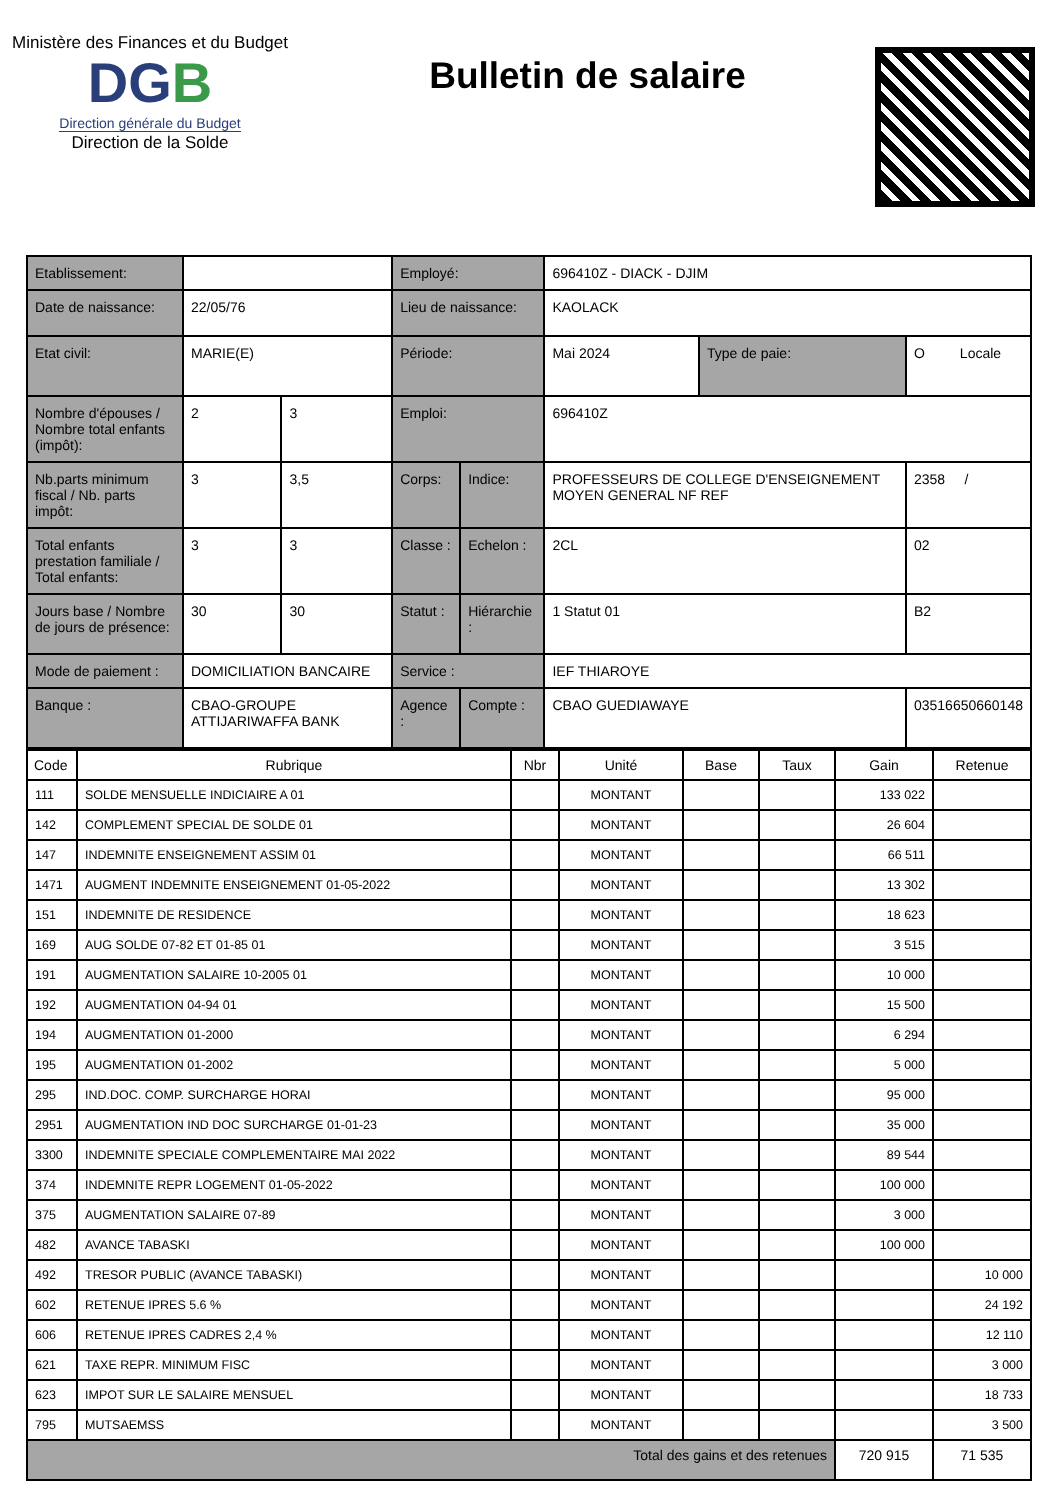Ministère des Finances et du Budget
DGB
Direction générale du Budget
Direction de la Solde
Bulletin de salaire
| Etablissement: | | | Employé: | | 696410Z - DIACK - DJIM | | |
| Date de naissance: | 22/05/76 | | Lieu de naissance: | | KAOLACK | | |
| Etat civil: | MARIE(E) | | Période: | | Mai 2024 | Type de paie: | O Locale |
| Nombre d'épouses / Nombre total enfants (impôt): | 2 | 3 | Emploi: | | 696410Z | | |
| Nb.parts minimum fiscal / Nb. parts impôt: | 3 | 3,5 | Corps: | Indice: | PROFESSEURS DE COLLEGE D'ENSEIGNEMENT MOYEN GENERAL NF REF | | 2358 / |
| Total enfants prestation familiale / Total enfants: | 3 | 3 | Classe : | Echelon : | 2CL | | 02 |
| Jours base / Nombre de jours de présence: | 30 | 30 | Statut : | Hiérarchie : | 1 Statut 01 | | B2 |
| Mode de paiement : | DOMICILIATION BANCAIRE | | Service : | | IEF THIAROYE | | |
| Banque : | CBAO-GROUPE ATTIJARIWAFFA BANK | | Agence : | Compte : | CBAO GUEDIAWAYE | | 03516650660148 |
| Code | Rubrique | Nbr | Unité | Base | Taux | Gain | Retenue |
| --- | --- | --- | --- | --- | --- | --- | --- |
| 111 | SOLDE MENSUELLE INDICIAIRE A 01 | | MONTANT | | | 133 022 | |
| 142 | COMPLEMENT SPECIAL DE SOLDE 01 | | MONTANT | | | 26 604 | |
| 147 | INDEMNITE ENSEIGNEMENT ASSIM 01 | | MONTANT | | | 66 511 | |
| 1471 | AUGMENT INDEMNITE ENSEIGNEMENT 01-05-2022 | | MONTANT | | | 13 302 | |
| 151 | INDEMNITE DE RESIDENCE | | MONTANT | | | 18 623 | |
| 169 | AUG SOLDE 07-82 ET 01-85 01 | | MONTANT | | | 3 515 | |
| 191 | AUGMENTATION SALAIRE 10-2005 01 | | MONTANT | | | 10 000 | |
| 192 | AUGMENTATION 04-94 01 | | MONTANT | | | 15 500 | |
| 194 | AUGMENTATION 01-2000 | | MONTANT | | | 6 294 | |
| 195 | AUGMENTATION 01-2002 | | MONTANT | | | 5 000 | |
| 295 | IND.DOC. COMP. SURCHARGE HORAI | | MONTANT | | | 95 000 | |
| 2951 | AUGMENTATION IND DOC SURCHARGE 01-01-23 | | MONTANT | | | 35 000 | |
| 3300 | INDEMNITE SPECIALE COMPLEMENTAIRE MAI 2022 | | MONTANT | | | 89 544 | |
| 374 | INDEMNITE REPR LOGEMENT 01-05-2022 | | MONTANT | | | 100 000 | |
| 375 | AUGMENTATION SALAIRE 07-89 | | MONTANT | | | 3 000 | |
| 482 | AVANCE TABASKI | | MONTANT | | | 100 000 | |
| 492 | TRESOR PUBLIC (AVANCE TABASKI) | | MONTANT | | | | 10 000 |
| 602 | RETENUE IPRES 5.6 % | | MONTANT | | | | 24 192 |
| 606 | RETENUE IPRES CADRES 2,4 % | | MONTANT | | | | 12 110 |
| 621 | TAXE REPR. MINIMUM FISC | | MONTANT | | | | 3 000 |
| 623 | IMPOT SUR LE SALAIRE MENSUEL | | MONTANT | | | | 18 733 |
| 795 | MUTSAEMSS | | MONTANT | | | | 3 500 |
| Total des gains et des retenues | | | | | | 720 915 | 71 535 |